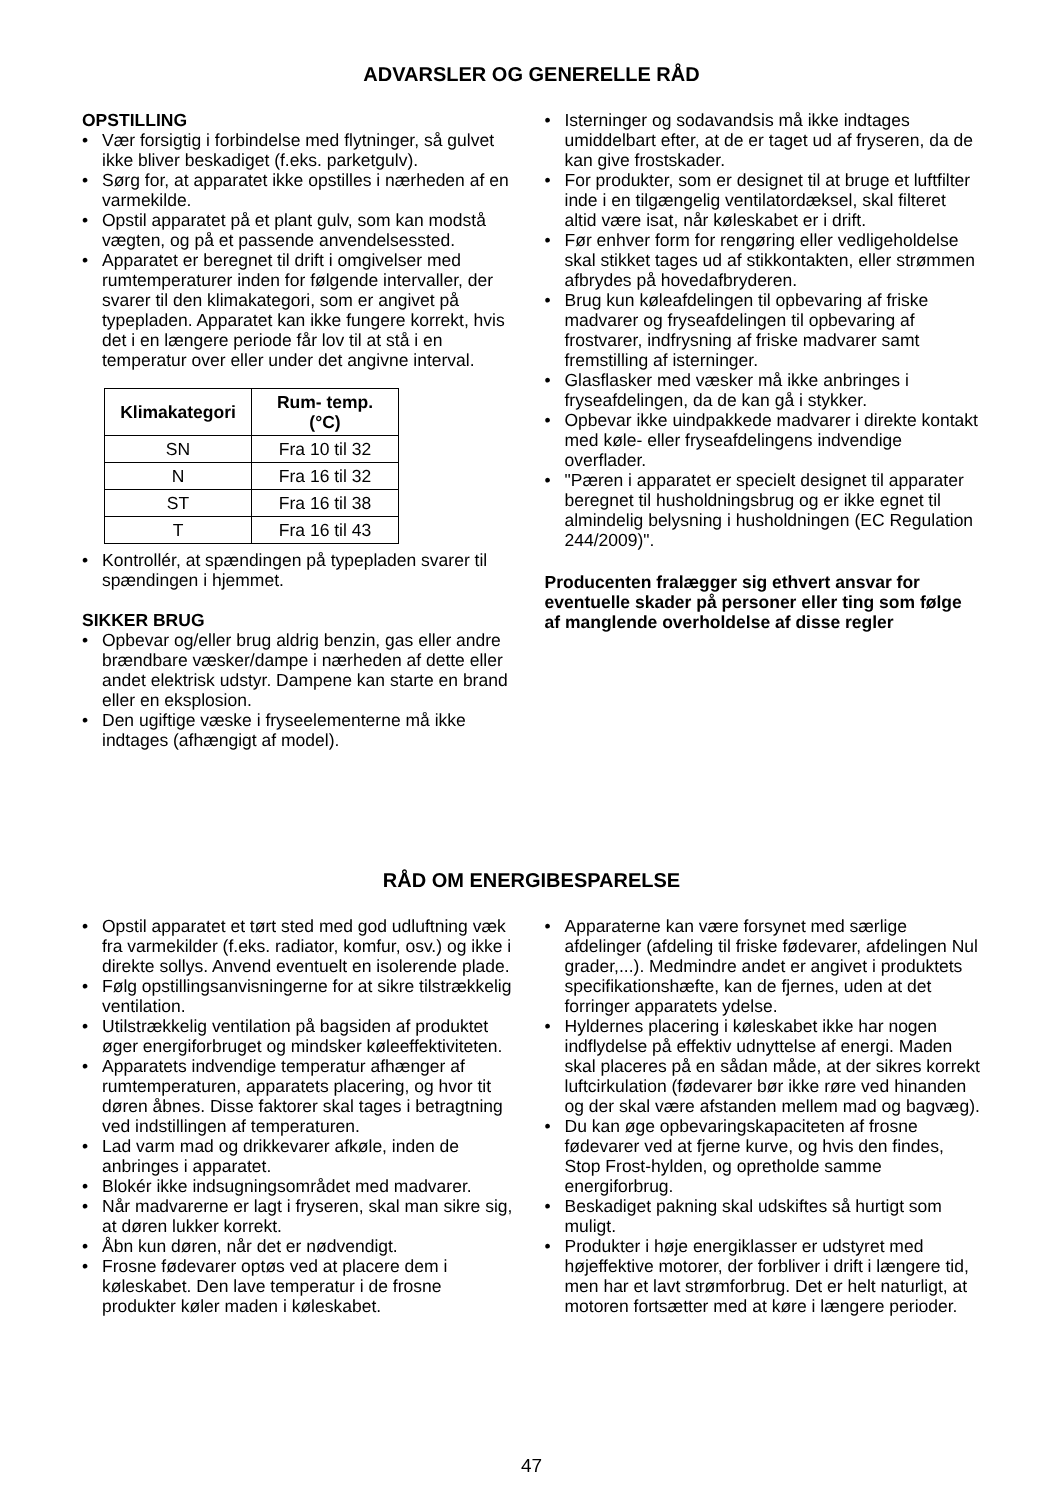ADVARSLER OG GENERELLE RÅD
OPSTILLING
• Vær forsigtig i forbindelse med flytninger, så gulvet ikke bliver beskadiget (f.eks. parketgulv).
• Sørg for, at apparatet ikke opstilles i nærheden af en varmekilde.
• Opstil apparatet på et plant gulv, som kan modstå vægten, og på et passende anvendelsessted.
• Apparatet er beregnet til drift i omgivelser med rumtemperaturer inden for følgende intervaller, der svarer til den klimakategori, som er angivet på typepladen. Apparatet kan ikke fungere korrekt, hvis det i en længere periode får lov til at stå i en temperatur over eller under det angivne interval.
| Klimakategori | Rum- temp. (°C) |
| --- | --- |
| SN | Fra 10 til 32 |
| N | Fra 16 til 32 |
| ST | Fra 16 til 38 |
| T | Fra 16 til 43 |
• Kontrollér, at spændingen på typepladen svarer til spændingen i hjemmet.
SIKKER BRUG
• Opbevar og/eller brug aldrig benzin, gas eller andre brændbare væsker/dampe i nærheden af dette eller andet elektrisk udstyr. Dampene kan starte en brand eller en eksplosion.
• Den ugiftige væske i fryseelementerne må ikke indtages (afhængigt af model).
• Isterninger og sodavandsis må ikke indtages umiddelbart efter, at de er taget ud af fryseren, da de kan give frostskader.
• For produkter, som er designet til at bruge et luftfilter inde i en tilgængelig ventilatordæksel, skal filteret altid være isat, når køleskabet er i drift.
• Før enhver form for rengøring eller vedligeholdelse skal stikket tages ud af stikkontakten, eller strømmen afbrydes på hovedafbryderen.
• Brug kun køleafdelingen til opbevaring af friske madvarer og fryseafdelingen til opbevaring af frostvarer, indfrysning af friske madvarer samt fremstilling af isterninger.
• Glasflasker med væsker må ikke anbringes i fryseafdelingen, da de kan gå i stykker.
• Opbevar ikke uindpakkede madvarer i direkte kontakt med køle- eller fryseafdelingens indvendige overflader.
• "Pæren i apparatet er specielt designet til apparater beregnet til husholdningsbrug og er ikke egnet til almindelig belysning i husholdningen (EC Regulation 244/2009)".
Producenten fralægger sig ethvert ansvar for eventuelle skader på personer eller ting som følge af manglende overholdelse af disse regler
RÅD OM ENERGIBESPARELSE
• Opstil apparatet et tørt sted med god udluftning væk fra varmekilder (f.eks. radiator, komfur, osv.) og ikke i direkte sollys. Anvend eventuelt en isolerende plade.
• Følg opstillingsanvisningerne for at sikre tilstrækkelig ventilation.
• Utilstrækkelig ventilation på bagsiden af produktet øger energiforbruget og mindsker køleeffektiviteten.
• Apparatets indvendige temperatur afhænger af rumtemperaturen, apparatets placering, og hvor tit døren åbnes. Disse faktorer skal tages i betragtning ved indstillingen af temperaturen.
• Lad varm mad og drikkevarer afkøle, inden de anbringes i apparatet.
• Blokér ikke indsugningsområdet med madvarer.
• Når madvarerne er lagt i fryseren, skal man sikre sig, at døren lukker korrekt.
• Åbn kun døren, når det er nødvendigt.
• Frosne fødevarer optøs ved at placere dem i køleskabet. Den lave temperatur i de frosne produkter køler maden i køleskabet.
• Apparaterne kan være forsynet med særlige afdelinger (afdeling til friske fødevarer, afdelingen Nul grader,...). Medmindre andet er angivet i produktets specifikationshæfte, kan de fjernes, uden at det forringer apparatets ydelse.
• Hyldernes placering i køleskabet ikke har nogen indflydelse på effektiv udnyttelse af energi. Maden skal placeres på en sådan måde, at der sikres korrekt luftcirkulation (fødevarer bør ikke røre ved hinanden og der skal være afstanden mellem mad og bagvæg).
• Du kan øge opbevaringskapaciteten af frosne fødevarer ved at fjerne kurve, og hvis den findes, Stop Frost-hylden, og opretholde samme energiforbrug.
• Beskadiget pakning skal udskiftes så hurtigt som muligt.
• Produkter i høje energiklasser er udstyret med højeffektive motorer, der forbliver i drift i længere tid, men har et lavt strømforbrug. Det er helt naturligt, at motoren fortsætter med at køre i længere perioder.
47